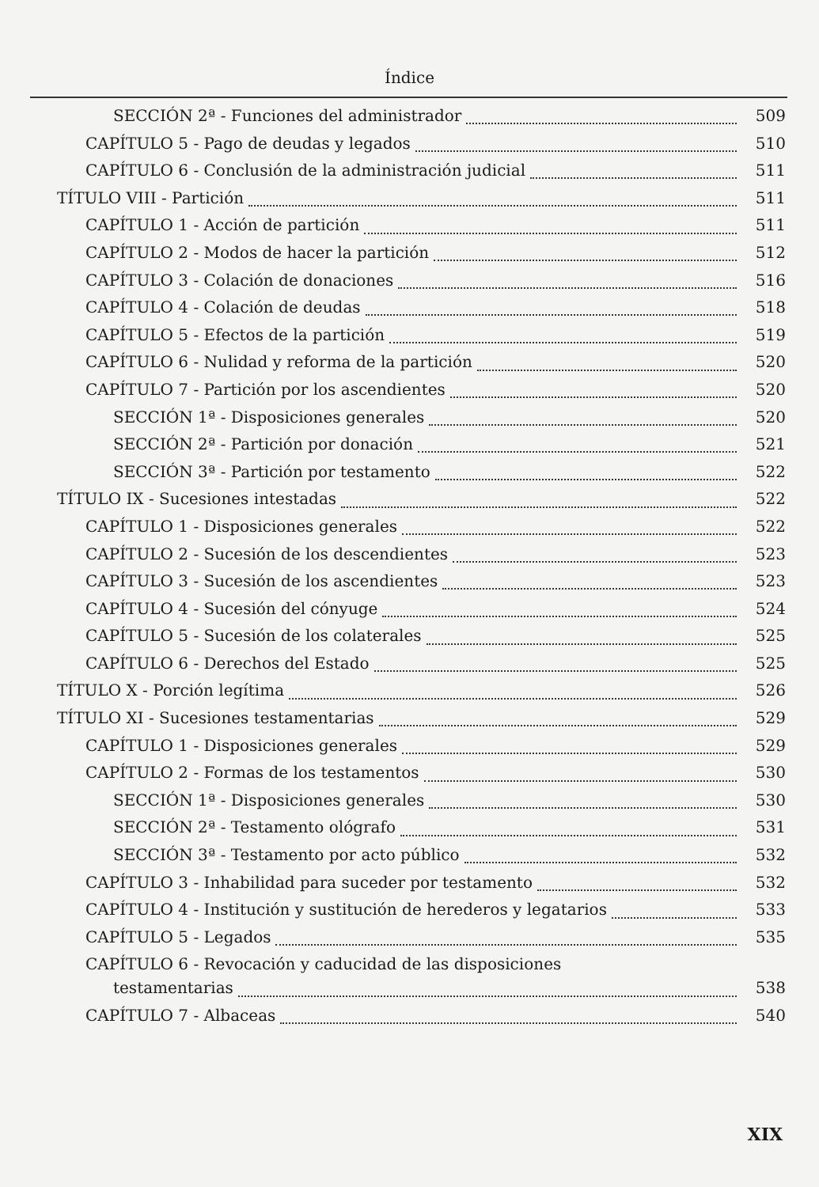Índice
SECCIÓN 2ª - Funciones del administrador 509
CAPÍTULO 5 - Pago de deudas y legados 510
CAPÍTULO 6 - Conclusión de la administración judicial 511
TÍTULO VIII - Partición 511
CAPÍTULO 1 - Acción de partición 511
CAPÍTULO 2 - Modos de hacer la partición 512
CAPÍTULO 3 - Colación de donaciones 516
CAPÍTULO 4 - Colación de deudas 518
CAPÍTULO 5 - Efectos de la partición 519
CAPÍTULO 6 - Nulidad y reforma de la partición 520
CAPÍTULO 7 - Partición por los ascendientes 520
SECCIÓN 1ª - Disposiciones generales 520
SECCIÓN 2ª - Partición por donación 521
SECCIÓN 3ª - Partición por testamento 522
TÍTULO IX - Sucesiones intestadas 522
CAPÍTULO 1 - Disposiciones generales 522
CAPÍTULO 2 - Sucesión de los descendientes 523
CAPÍTULO 3 - Sucesión de los ascendientes 523
CAPÍTULO 4 - Sucesión del cónyuge 524
CAPÍTULO 5 - Sucesión de los colaterales 525
CAPÍTULO 6 - Derechos del Estado 525
TÍTULO X - Porción legítima 526
TÍTULO XI - Sucesiones testamentarias 529
CAPÍTULO 1 - Disposiciones generales 529
CAPÍTULO 2 - Formas de los testamentos 530
SECCIÓN 1ª - Disposiciones generales 530
SECCIÓN 2ª - Testamento ológrafo 531
SECCIÓN 3ª - Testamento por acto público 532
CAPÍTULO 3 - Inhabilidad para suceder por testamento 532
CAPÍTULO 4 - Institución y sustitución de herederos y legatarios 533
CAPÍTULO 5 - Legados 535
CAPÍTULO 6 - Revocación y caducidad de las disposiciones
testamentarias 538
CAPÍTULO 7 - Albaceas 540
XIX